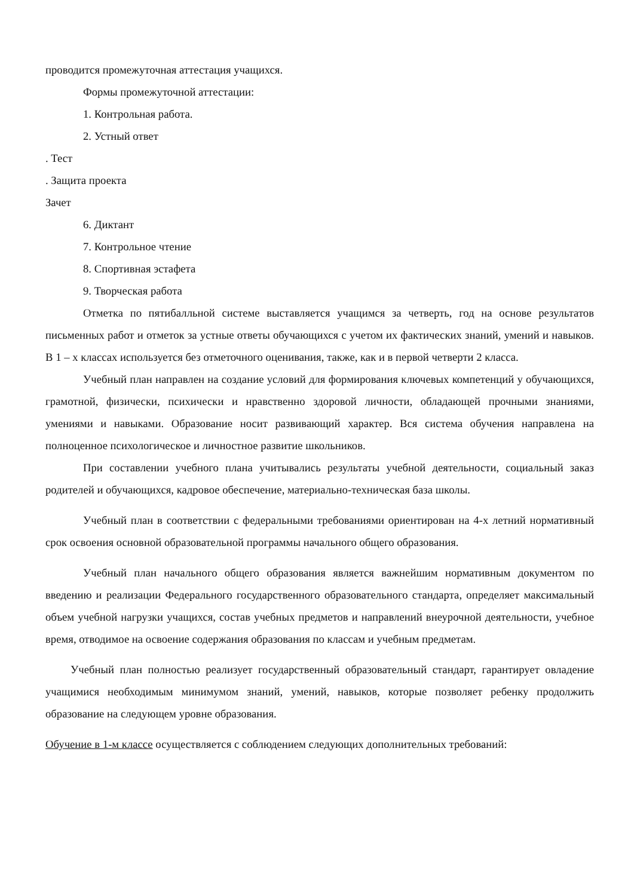проводится промежуточная аттестация учащихся.
Формы промежуточной аттестации:
1. Контрольная работа.
2. Устный ответ
. Тест
. Защита проекта
Зачет
6. Диктант
7. Контрольное чтение
8. Спортивная эстафета
9. Творческая работа
Отметка по пятибалльной системе выставляется учащимся за четверть, год на основе результатов письменных работ и отметок за устные ответы обучающихся с учетом их фактических знаний, умений и навыков. В 1 – х классах используется без отметочного оценивания, также, как и в первой четверти 2 класса.
Учебный план направлен на создание условий для формирования ключевых компетенций у обучающихся, грамотной, физически, психически и нравственно здоровой личности, обладающей прочными знаниями, умениями и навыками. Образование носит развивающий характер. Вся система обучения направлена на полноценное психологическое и личностное развитие школьников.
При составлении учебного плана учитывались результаты учебной деятельности, социальный заказ родителей и обучающихся, кадровое обеспечение, материально-техническая база школы.
Учебный план в соответствии с федеральными требованиями ориентирован на 4-х летний нормативный срок освоения основной образовательной программы начального общего образования.
Учебный план начального общего образования является важнейшим нормативным документом по введению и реализации Федерального государственного образовательного стандарта, определяет максимальный объем учебной нагрузки учащихся, состав учебных предметов и направлений внеурочной деятельности, учебное время, отводимое на освоение содержания образования по классам и учебным предметам.
Учебный план полностью реализует государственный образовательный стандарт, гарантирует овладение учащимися необходимым минимумом знаний, умений, навыков, которые позволяет ребенку продолжить образование на следующем уровне образования.
Обучение в 1-м классе осуществляется с соблюдением следующих дополнительных требований: